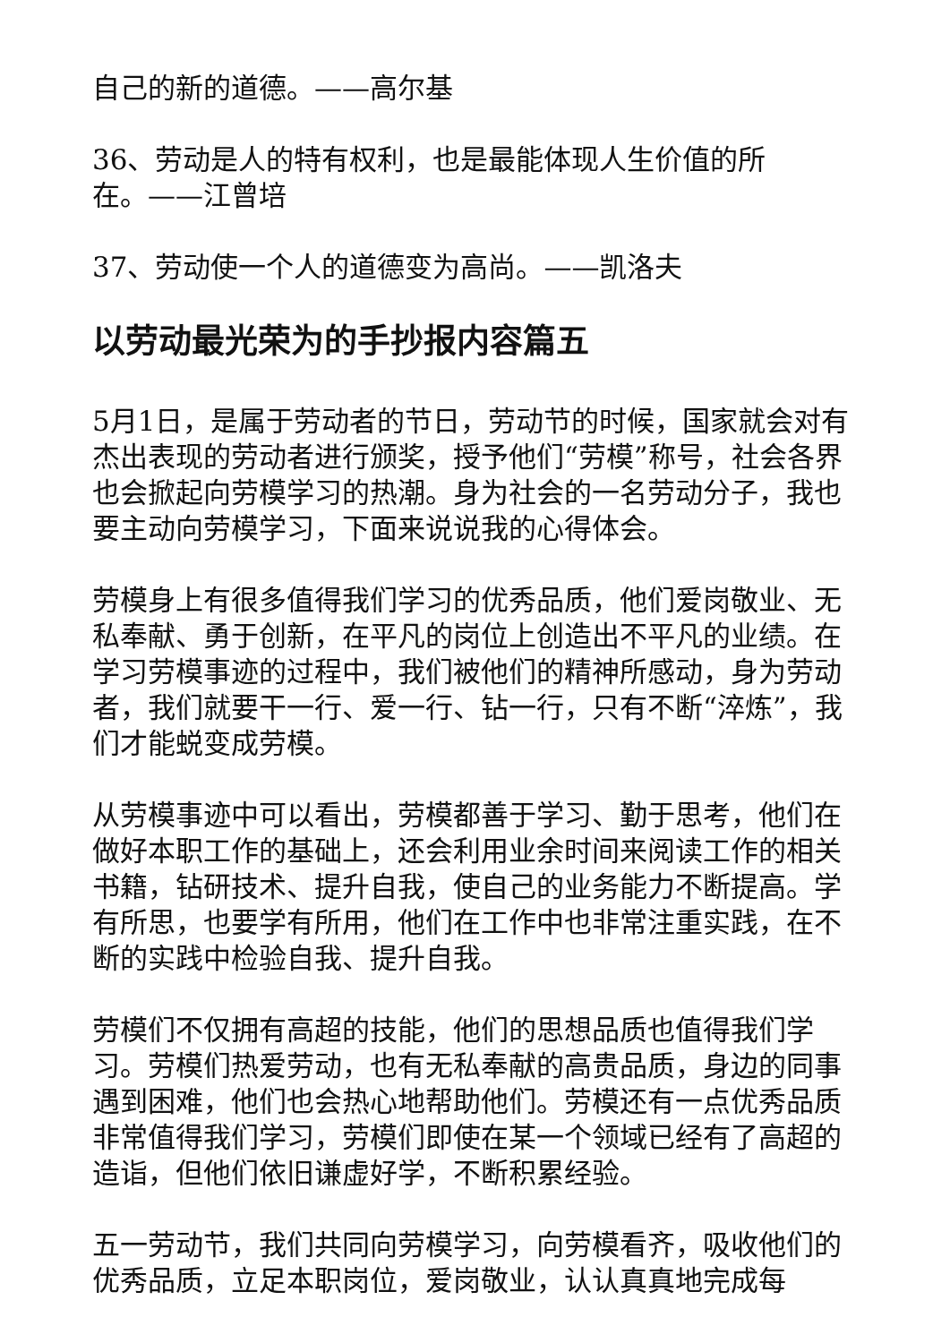自己的新的道德。——高尔基
36、劳动是人的特有权利，也是最能体现人生价值的所
在。——江曾培
37、劳动使一个人的道德变为高尚。——凯洛夫
以劳动最光荣为的手抄报内容篇五
5月1日，是属于劳动者的节日，劳动节的时候，国家就会对有杰出表现的劳动者进行颁奖，授予他们“劳模”称号，社会各界也会掀起向劳模学习的热潮。身为社会的一名劳动分子，我也要主动向劳模学习，下面来说说我的心得体会。
劳模身上有很多值得我们学习的优秀品质，他们爱岗敬业、无私奉献、勇于创新，在平凡的岗位上创造出不平凡的业绩。在学习劳模事迹的过程中，我们被他们的精神所感动，身为劳动者，我们就要干一行、爱一行、钻一行，只有不断“淬炼”，我们才能蜕变成劳模。
从劳模事迹中可以看出，劳模都善于学习、勤于思考，他们在做好本职工作的基础上，还会利用业余时间来阅读工作的相关书籍，钻研技术、提升自我，使自己的业务能力不断提高。学有所思，也要学有所用，他们在工作中也非常注重实践，在不断的实践中检验自我、提升自我。
劳模们不仅拥有高超的技能，他们的思想品质也值得我们学习。劳模们热爱劳动，也有无私奉献的高贵品质，身边的同事遇到困难，他们也会热心地帮助他们。劳模还有一点优秀品质非常值得我们学习，劳模们即使在某一个领域已经有了高超的造诣，但他们依旧谦虚好学，不断积累经验。
五一劳动节，我们共同向劳模学习，向劳模看齐，吸收他们的优秀品质，立足本职岗位，爱岗敬业，认认真真地完成每